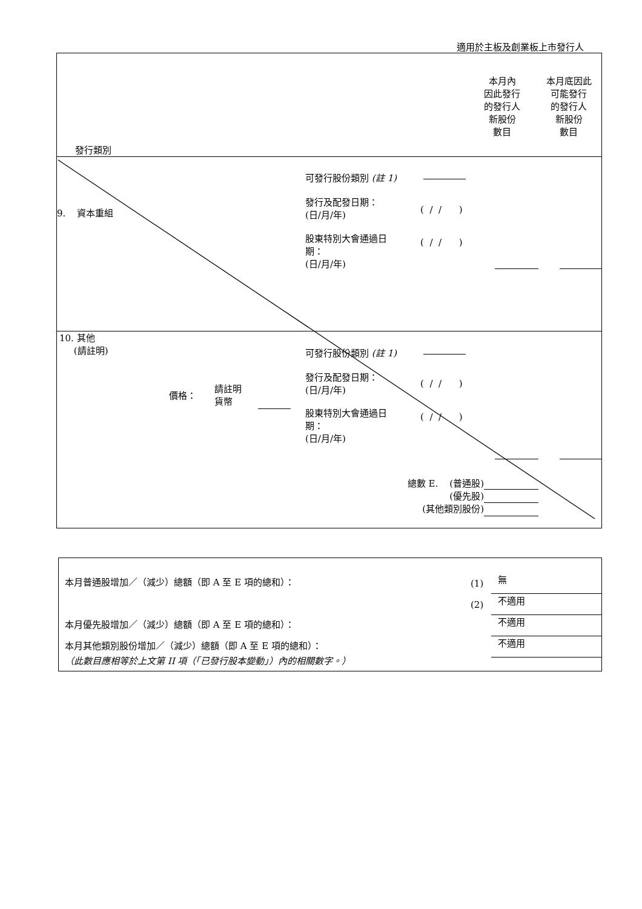適用於主板及創業板上市發行人
本月內
因此發行
的發行人
新股份
數目
本月底因此
可能發行
的發行人
新股份
數目
發行類別
可發行股份類別 (註 1)
9. 資本重組
發行及配發日期：
(日/月/年)
( / / )
股東特別大會通過日
期：
(日/月/年)
( / / )
10. 其他
(請註明)
可發行股份類別 (註 1)
價格：
請註明
貨幣
發行及配發日期：
(日/月/年)
( / / )
股東特別大會通過日
期：
(日/月/年)
( / / )
總數 E. (普通股)
(優先股)
(其他類別股份)
本月普通股增加／（減少）總額（即 A 至 E 項的總和）：
(1) 無
(2) 不適用
本月優先股增加／（減少）總額（即 A 至 E 項的總和）：
不適用
本月其他類別股份增加／（減少）總額（即 A 至 E 項的總和）：
不適用
（此數目應相等於上文第 II 項（「已發行股本變動」）內的相關數字。）